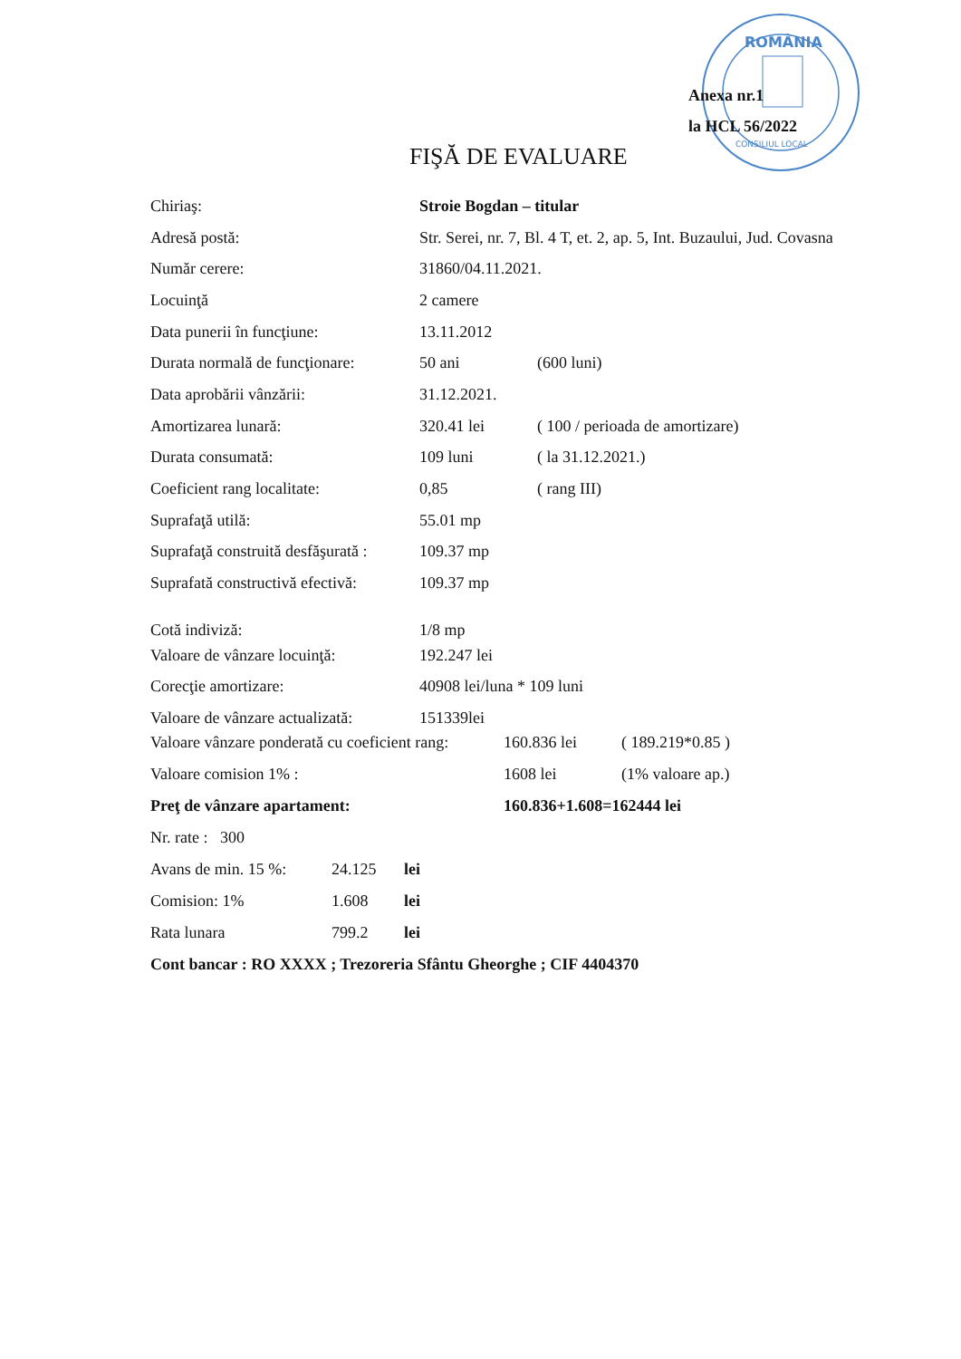ROMÂNIA
CONSILIUL LOCAL
Anexa nr.1
la HCL 56/2022
FIŞĂ DE EVALUARE
| Chiriaş: | Stroie Bogdan – titular | |
| Adresă postă: | Str. Serei, nr. 7, Bl. 4 T, et. 2, ap. 5, Int. Buzaului, Jud. Covasna | |
| Număr cerere: | 31860/04.11.2021. | |
| Locuinţă | 2 camere | |
| Data punerii în funcţiune: | 13.11.2012 | |
| Durata normală de funcţionare: | 50 ani | (600 luni) |
| Data aprobării vânzării: | 31.12.2021. | |
| Amortizarea lunară: | 320.41 lei | ( 100 / perioada de amortizare) |
| Durata consumată: | 109 luni | ( la 31.12.2021.) |
| Coeficient rang localitate: | 0,85 | ( rang III) |
| Suprafaţă utilă: | 55.01 mp | |
| Suprafaţă construită desfăşurată : | 109.37 mp | |
| Suprafată constructivă efectivă: | 109.37 mp | |
| Cotă indiviză: | 1/8 mp | |
| Valoare de vânzare locuinţă: | 192.247 lei | |
| Corecţie amortizare: | 40908 lei/luna * 109 luni | |
| Valoare de vânzare actualizată: | 151339lei | |
| Valoare vânzare ponderată cu coeficient rang: | 160.836 lei | ( 189.219*0.85 ) |
| Valoare comision 1% : | 1608 lei | (1% valoare ap.) |
| Preţ de vânzare apartament: | 160.836+1.608=162444 lei | |
| Nr. rate : 300 | | |
| Avans de min. 15 %: | 24.125 | lei |
| Comision: 1% | 1.608 | lei |
| Rata lunara | 799.2 | lei |
| Cont bancar : RO XXXX ; Trezoreria Sfântu Gheorghe ; CIF 4404370 | | |